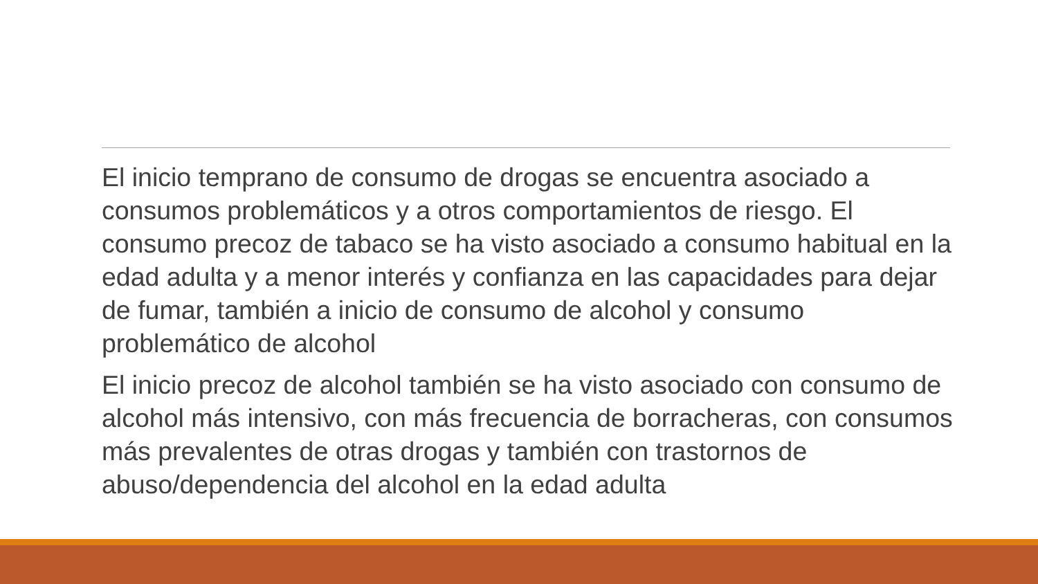El inicio temprano de consumo de drogas se encuentra asociado a consumos problemáticos y a otros comportamientos de riesgo. El consumo precoz de tabaco se ha visto asociado a consumo habitual en la edad adulta y a menor interés y confianza en las capacidades para dejar de fumar, también a inicio de consumo de alcohol y consumo problemático de alcohol
El inicio precoz de alcohol también se ha visto asociado con consumo de alcohol más intensivo, con más frecuencia de borracheras, con consumos más prevalentes de otras drogas y también con trastornos de abuso/dependencia del alcohol en la edad adulta